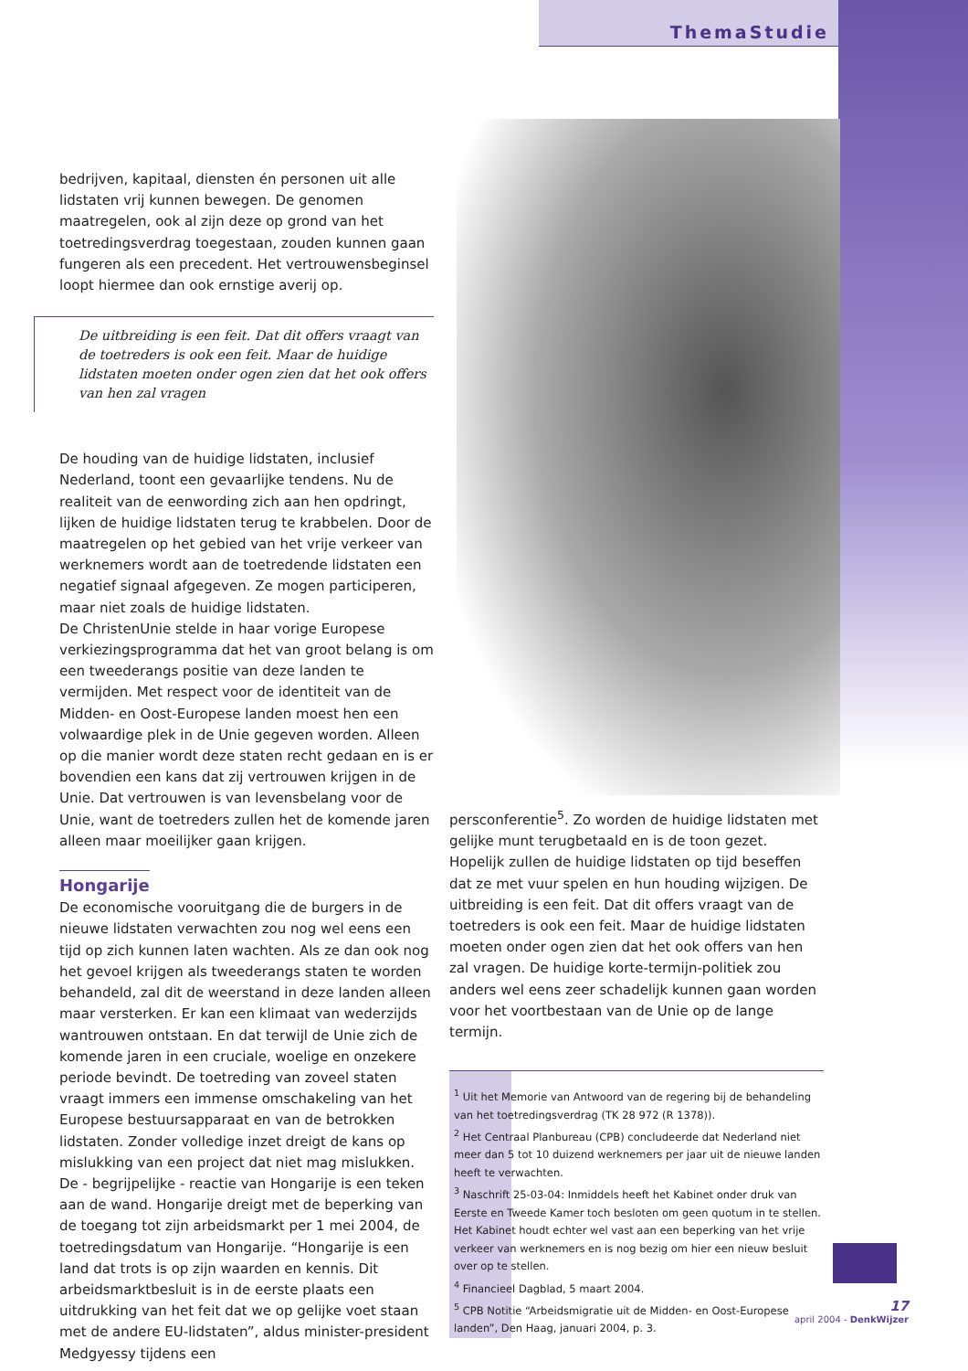ThemaStudie
bedrijven, kapitaal, diensten én personen uit alle lidstaten vrij kunnen bewegen. De genomen maatregelen, ook al zijn deze op grond van het toetredingsverdrag toegestaan, zouden kunnen gaan fungeren als een precedent. Het vertrouwensbeginsel loopt hiermee dan ook ernstige averij op.
De uitbreiding is een feit. Dat dit offers vraagt van de toetreders is ook een feit. Maar de huidige lidstaten moeten onder ogen zien dat het ook offers van hen zal vragen
De houding van de huidige lidstaten, inclusief Nederland, toont een gevaarlijke tendens. Nu de realiteit van de eenwording zich aan hen opdringt, lijken de huidige lidstaten terug te krabbelen. Door de maatregelen op het gebied van het vrije verkeer van werknemers wordt aan de toetredende lidstaten een negatief signaal afgegeven. Ze mogen participeren, maar niet zoals de huidige lidstaten.
De ChristenUnie stelde in haar vorige Europese verkiezingsprogramma dat het van groot belang is om een tweederangs positie van deze landen te vermijden. Met respect voor de identiteit van de Midden- en Oost-Europese landen moest hen een volwaardige plek in de Unie gegeven worden. Alleen op die manier wordt deze staten recht gedaan en is er bovendien een kans dat zij vertrouwen krijgen in de Unie. Dat vertrouwen is van levensbelang voor de Unie, want de toetreders zullen het de komende jaren alleen maar moeilijker gaan krijgen.
Hongarije
De economische vooruitgang die de burgers in de nieuwe lidstaten verwachten zou nog wel eens een tijd op zich kunnen laten wachten. Als ze dan ook nog het gevoel krijgen als tweederangs staten te worden behandeld, zal dit de weerstand in deze landen alleen maar versterken. Er kan een klimaat van wederzijds wantrouwen ontstaan. En dat terwijl de Unie zich de komende jaren in een cruciale, woelige en onzekere periode bevindt. De toetreding van zoveel staten vraagt immers een immense omschakeling van het Europese bestuursapparaat en van de betrokken lidstaten. Zonder volledige inzet dreigt de kans op mislukking van een project dat niet mag mislukken.
De - begrijpelijke - reactie van Hongarije is een teken aan de wand. Hongarije dreigt met de beperking van de toegang tot zijn arbeidsmarkt per 1 mei 2004, de toetredingsdatum van Hongarije. “Hongarije is een land dat trots is op zijn waarden en kennis. Dit arbeidsmarktbesluit is in de eerste plaats een uitdrukking van het feit dat we op gelijke voet staan met de andere EU-lidstaten”, aldus minister-president Medgyessy tijdens een
persconferentie<sup>5</sup>. Zo worden de huidige lidstaten met gelijke munt terugbetaald en is de toon gezet.
Hopelijk zullen de huidige lidstaten op tijd beseffen dat ze met vuur spelen en hun houding wijzigen. De uitbreiding is een feit. Dat dit offers vraagt van de toetreders is ook een feit. Maar de huidige lidstaten moeten onder ogen zien dat het ook offers van hen zal vragen. De huidige korte-termijn-politiek zou anders wel eens zeer schadelijk kunnen gaan worden voor het voortbestaan van de Unie op de lange termijn.
<sup>1</sup> Uit het Memorie van Antwoord van de regering bij de behandeling van het toetredingsverdrag (TK 28 972 (R 1378)).
<sup>2</sup> Het Centraal Planbureau (CPB) concludeerde dat Nederland niet meer dan 5 tot 10 duizend werknemers per jaar uit de nieuwe landen heeft te verwachten.
<sup>3</sup> Naschrift 25-03-04: Inmiddels heeft het Kabinet onder druk van Eerste en Tweede Kamer toch besloten om geen quotum in te stellen. Het Kabinet houdt echter wel vast aan een beperking van het vrije verkeer van werknemers en is nog bezig om hier een nieuw besluit over op te stellen.
<sup>4</sup> Financieel Dagblad, 5 maart 2004.
<sup>5</sup> CPB Notitie “Arbeidsmigratie uit de Midden- en Oost-Europese landen”, Den Haag, januari 2004, p. 3.
17
april 2004 - DenkWijzer